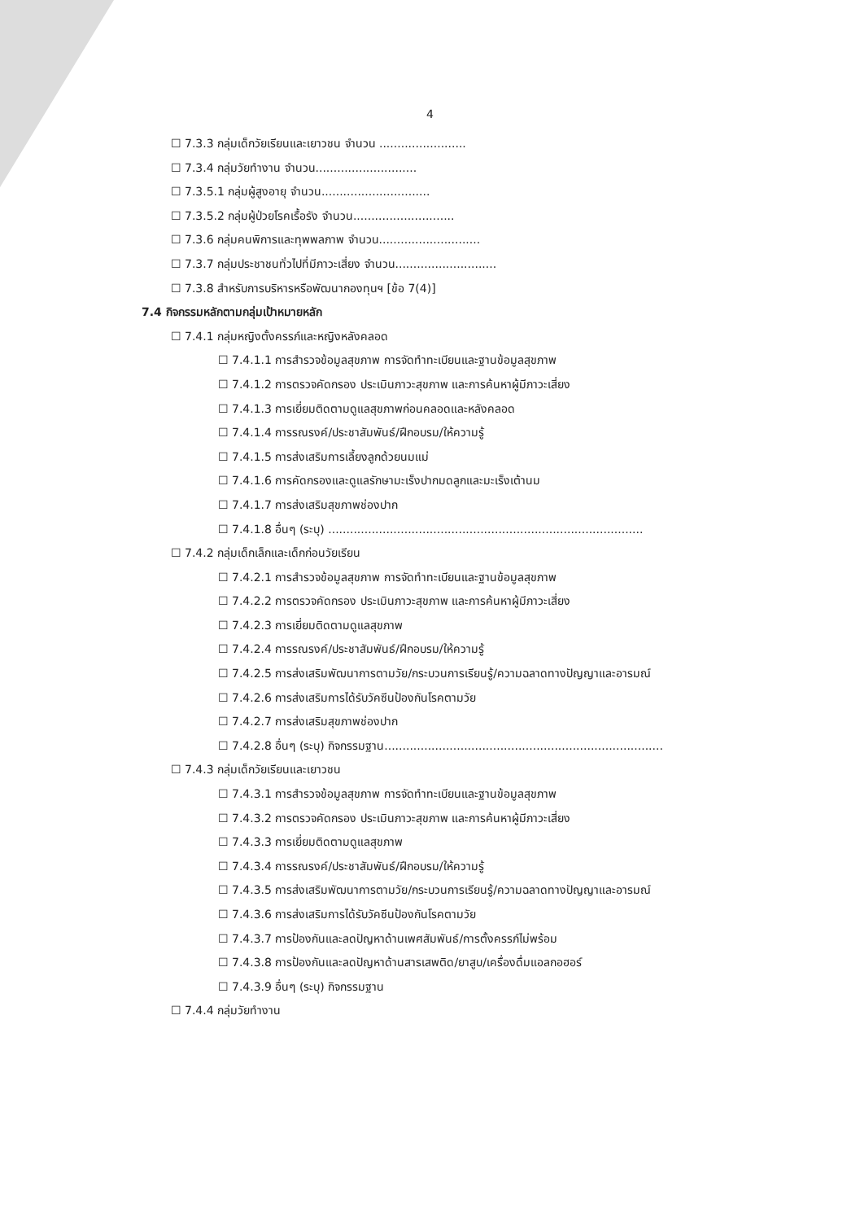4
☐ 7.3.3 กลุ่มเด็กวัยเรียนและเยาวชน จำนวน ........................
☐ 7.3.4 กลุ่มวัยทำงาน จำนวน............................
☐ 7.3.5.1 กลุ่มผู้สูงอายุ จำนวน..............................
☐ 7.3.5.2 กลุ่มผู้ป่วยโรคเรื้อรัง จำนวน............................
☐ 7.3.6 กลุ่มคนพิการและทุพพลภาพ จำนวน............................
☐ 7.3.7 กลุ่มประชาชนทั่วไปที่มีภาวะเสี่ยง จำนวน............................
☐ 7.3.8 สำหรับการบริหารหรือพัฒนากองทุนฯ [ข้อ 7(4)]
7.4 กิจกรรมหลักตามกลุ่มเป้าหมายหลัก
☐ 7.4.1 กลุ่มหญิงตั้งครรภ์และหญิงหลังคลอด
☐ 7.4.1.1 การสำรวจข้อมูลสุขภาพ การจัดทำทะเบียนและฐานข้อมูลสุขภาพ
☐ 7.4.1.2 การตรวจคัดกรอง ประเมินภาวะสุขภาพ และการค้นหาผู้มีภาวะเสี่ยง
☐ 7.4.1.3 การเยี่ยมติดตามดูแลสุขภาพก่อนคลอดและหลังคลอด
☐ 7.4.1.4 การรณรงค์/ประชาสัมพันธ์/ฝึกอบรม/ให้ความรู้
☐ 7.4.1.5 การส่งเสริมการเลี้ยงลูกด้วยนมแม่
☐ 7.4.1.6 การคัดกรองและดูแลรักษามะเร็งปากมดลูกและมะเร็งเต้านม
☐ 7.4.1.7 การส่งเสริมสุขภาพช่องปาก
☐ 7.4.1.8 อื่นๆ (ระบุ) .......................................................................................
☐ 7.4.2 กลุ่มเด็กเล็กและเด็กก่อนวัยเรียน
☐ 7.4.2.1 การสำรวจข้อมูลสุขภาพ การจัดทำทะเบียนและฐานข้อมูลสุขภาพ
☐ 7.4.2.2 การตรวจคัดกรอง ประเมินภาวะสุขภาพ และการค้นหาผู้มีภาวะเสี่ยง
☐ 7.4.2.3 การเยี่ยมติดตามดูแลสุขภาพ
☐ 7.4.2.4 การรณรงค์/ประชาสัมพันธ์/ฝึกอบรม/ให้ความรู้
☐ 7.4.2.5 การส่งเสริมพัฒนาการตามวัย/กระบวนการเรียนรู้/ความฉลาดทางปัญญาและอารมณ์
☐ 7.4.2.6 การส่งเสริมการได้รับวัคซีนป้องกันโรคตามวัย
☐ 7.4.2.7 การส่งเสริมสุขภาพช่องปาก
☐ 7.4.2.8 อื่นๆ (ระบุ) กิจกรรมฐาน.............................................................................
☐ 7.4.3 กลุ่มเด็กวัยเรียนและเยาวชน
☐ 7.4.3.1 การสำรวจข้อมูลสุขภาพ การจัดทำทะเบียนและฐานข้อมูลสุขภาพ
☐ 7.4.3.2 การตรวจคัดกรอง ประเมินภาวะสุขภาพ และการค้นหาผู้มีภาวะเสี่ยง
☐ 7.4.3.3 การเยี่ยมติดตามดูแลสุขภาพ
☐ 7.4.3.4 การรณรงค์/ประชาสัมพันธ์/ฝึกอบรม/ให้ความรู้
☐ 7.4.3.5 การส่งเสริมพัฒนาการตามวัย/กระบวนการเรียนรู้/ความฉลาดทางปัญญาและอารมณ์
☐ 7.4.3.6 การส่งเสริมการได้รับวัคซีนป้องกันโรคตามวัย
☐ 7.4.3.7 การป้องกันและลดปัญหาด้านเพศสัมพันธ์/การตั้งครรภ์ไม่พร้อม
☐ 7.4.3.8 การป้องกันและลดปัญหาด้านสารเสพติด/ยาสูบ/เครื่องดื่มแอลกอฮอร์
☐ 7.4.3.9 อื่นๆ (ระบุ) กิจกรรมฐาน
☐ 7.4.4 กลุ่มวัยทำงาน